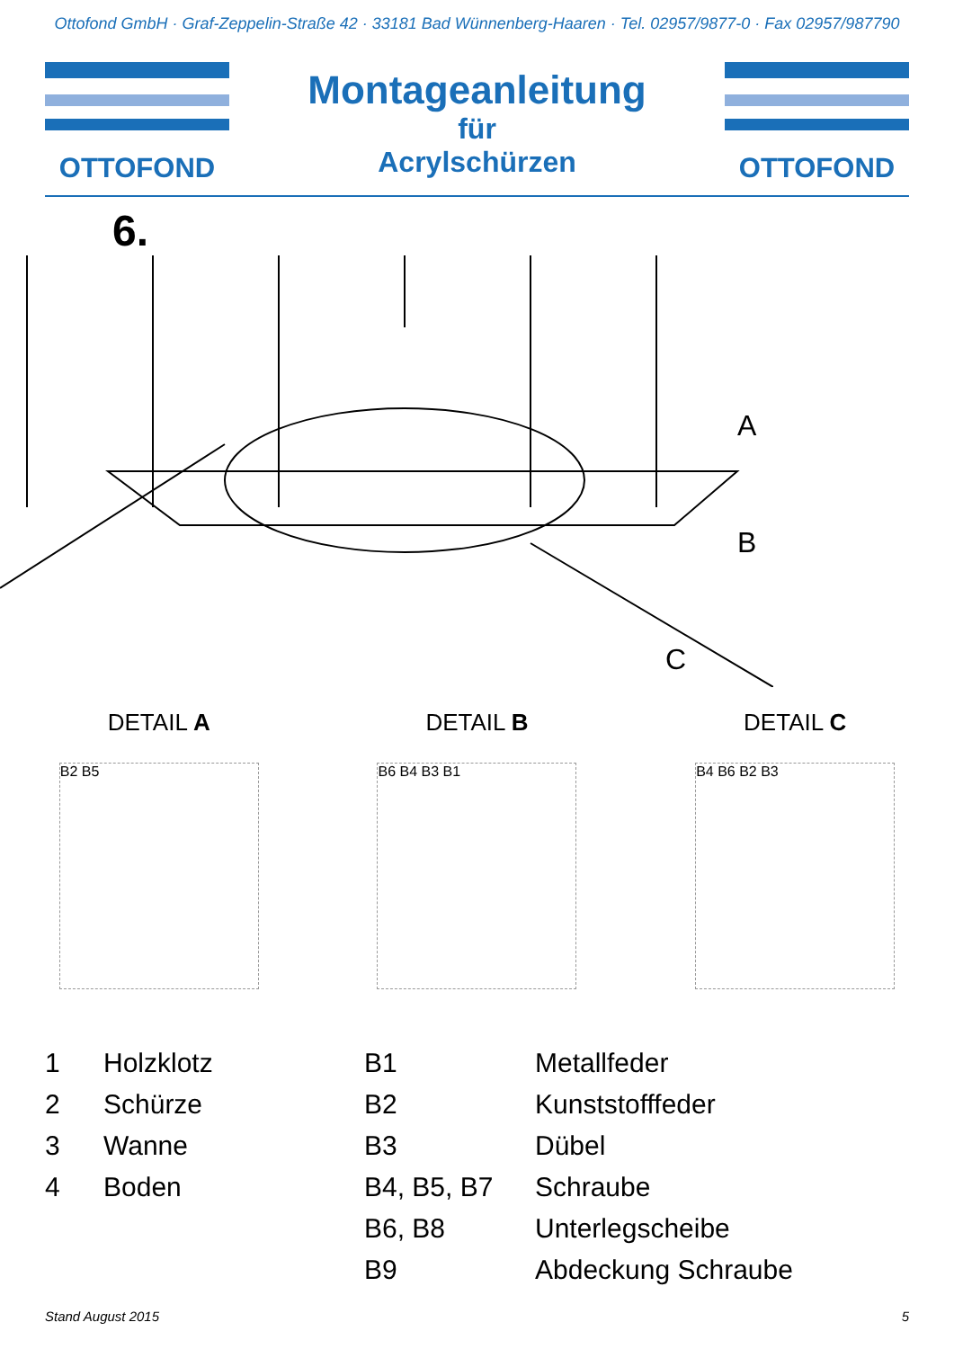Ottofond GmbH · Graf-Zeppelin-Straße 42 · 33181 Bad Wünnenberg-Haaren · Tel. 02957/9877-0 · Fax 02957/987790
OTTOFOND
Montageanleitung
für
Acrylschürzen
OTTOFOND
6.
A
B
C
DETAIL A DETAIL B DETAIL C
B2 B5 B6 B4 B3 B1 B4 B6 B2 B3
| 1 | Holzklotz | B1 | Metallfeder |
| 2 | Schürze | B2 | Kunststofffeder |
| 3 | Wanne | B3 | Dübel |
| 4 | Boden | B4, B5, B7 | Schraube |
| | | B6, B8 | Unterlegscheibe |
| | | B9 | Abdeckung Schraube |
Stand August 2015 5